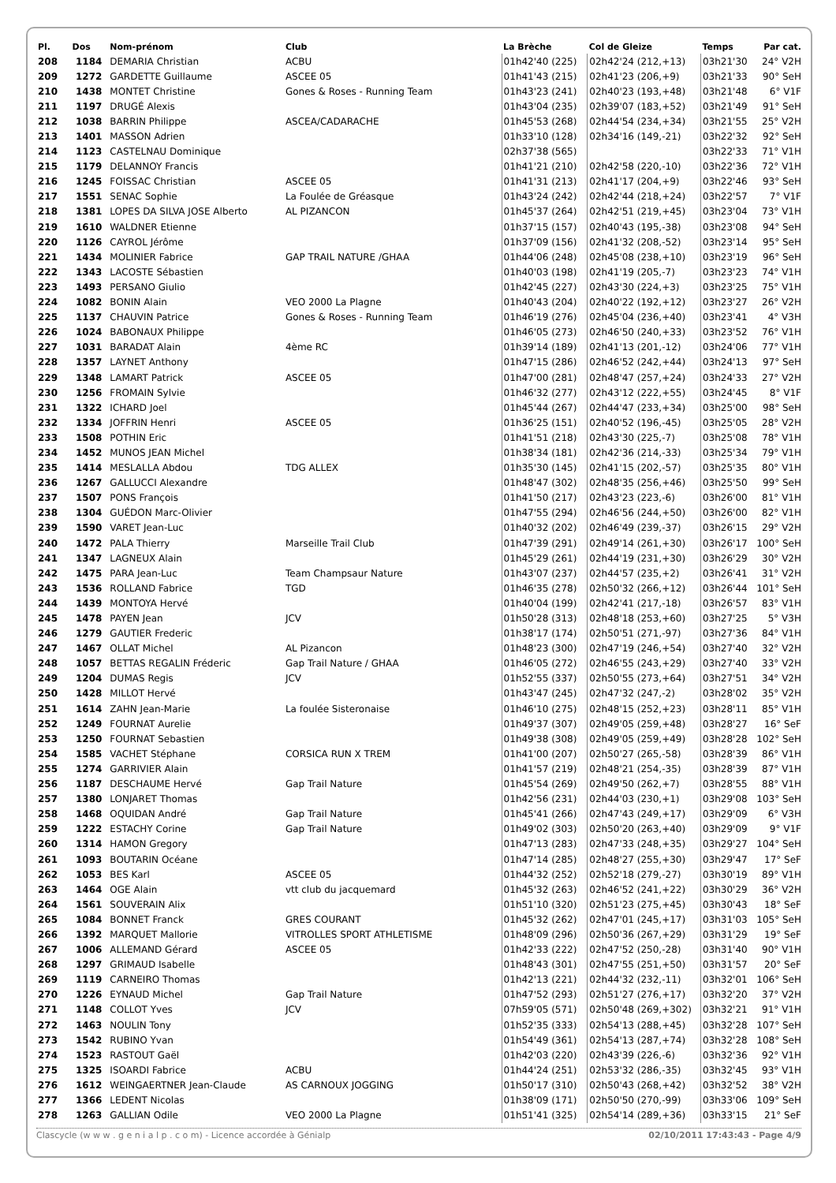| Pl. | Dos | Nom-prénom | Club | La Brèche | Col de Gleize | Temps | Par cat. |
| --- | --- | --- | --- | --- | --- | --- | --- |
| 208 | 1184 | DEMARIA Christian | ACBU | 01h42'40 (225) | 02h42'24 (212,+13) | 03h21'30 | 24° V2H |
| 209 | 1272 | GARDETTE Guillaume | ASCEE 05 | 01h41'43 (215) | 02h41'23 (206,+9) | 03h21'33 | 90° SeH |
| 210 | 1438 | MONTET Christine | Gones & Roses - Running Team | 01h43'23 (241) | 02h40'23 (193,+48) | 03h21'48 | 6° V1F |
| 211 | 1197 | DRUGÉ Alexis | | 01h43'04 (235) | 02h39'07 (183,+52) | 03h21'49 | 91° SeH |
| 212 | 1038 | BARRIN Philippe | ASCEA/CADARACHE | 01h45'53 (268) | 02h44'54 (234,+34) | 03h21'55 | 25° V2H |
| 213 | 1401 | MASSON Adrien | | 01h33'10 (128) | 02h34'16 (149,-21) | 03h22'32 | 92° SeH |
| 214 | 1123 | CASTELNAU Dominique | | 02h37'38 (565) | | 03h22'33 | 71° V1H |
| 215 | 1179 | DELANNOY Francis | | 01h41'21 (210) | 02h42'58 (220,-10) | 03h22'36 | 72° V1H |
| 216 | 1245 | FOISSAC Christian | ASCEE 05 | 01h41'31 (213) | 02h41'17 (204,+9) | 03h22'46 | 93° SeH |
| 217 | 1551 | SENAC Sophie | La Foulée de Gréasque | 01h43'24 (242) | 02h42'44 (218,+24) | 03h22'57 | 7° V1F |
| 218 | 1381 | LOPES DA SILVA JOSE Alberto | AL PIZANCON | 01h45'37 (264) | 02h42'51 (219,+45) | 03h23'04 | 73° V1H |
| 219 | 1610 | WALDNER Etienne | | 01h37'15 (157) | 02h40'43 (195,-38) | 03h23'08 | 94° SeH |
| 220 | 1126 | CAYROL Jérôme | | 01h37'09 (156) | 02h41'32 (208,-52) | 03h23'14 | 95° SeH |
| 221 | 1434 | MOLINIER Fabrice | GAP TRAIL NATURE /GHAA | 01h44'06 (248) | 02h45'08 (238,+10) | 03h23'19 | 96° SeH |
| 222 | 1343 | LACOSTE Sébastien | | 01h40'03 (198) | 02h41'19 (205,-7) | 03h23'23 | 74° V1H |
| 223 | 1493 | PERSANO Giulio | | 01h42'45 (227) | 02h43'30 (224,+3) | 03h23'25 | 75° V1H |
| 224 | 1082 | BONIN Alain | VEO 2000 La Plagne | 01h40'43 (204) | 02h40'22 (192,+12) | 03h23'27 | 26° V2H |
| 225 | 1137 | CHAUVIN Patrice | Gones & Roses - Running Team | 01h46'19 (276) | 02h45'04 (236,+40) | 03h23'41 | 4° V3H |
| 226 | 1024 | BABONAUX Philippe | | 01h46'05 (273) | 02h46'50 (240,+33) | 03h23'52 | 76° V1H |
| 227 | 1031 | BARADAT Alain | 4ème RC | 01h39'14 (189) | 02h41'13 (201,-12) | 03h24'06 | 77° V1H |
| 228 | 1357 | LAYNET Anthony | | 01h47'15 (286) | 02h46'52 (242,+44) | 03h24'13 | 97° SeH |
| 229 | 1348 | LAMART Patrick | ASCEE 05 | 01h47'00 (281) | 02h48'47 (257,+24) | 03h24'33 | 27° V2H |
| 230 | 1256 | FROMAIN Sylvie | | 01h46'32 (277) | 02h43'12 (222,+55) | 03h24'45 | 8° V1F |
| 231 | 1322 | ICHARD Joel | | 01h45'44 (267) | 02h44'47 (233,+34) | 03h25'00 | 98° SeH |
| 232 | 1334 | JOFFRIN Henri | ASCEE 05 | 01h36'25 (151) | 02h40'52 (196,-45) | 03h25'05 | 28° V2H |
| 233 | 1508 | POTHIN Eric | | 01h41'51 (218) | 02h43'30 (225,-7) | 03h25'08 | 78° V1H |
| 234 | 1452 | MUNOS JEAN Michel | | 01h38'34 (181) | 02h42'36 (214,-33) | 03h25'34 | 79° V1H |
| 235 | 1414 | MESLALLA Abdou | TDG ALLEX | 01h35'30 (145) | 02h41'15 (202,-57) | 03h25'35 | 80° V1H |
| 236 | 1267 | GALLUCCI Alexandre | | 01h48'47 (302) | 02h48'35 (256,+46) | 03h25'50 | 99° SeH |
| 237 | 1507 | PONS François | | 01h41'50 (217) | 02h43'23 (223,-6) | 03h26'00 | 81° V1H |
| 238 | 1304 | GUÉDON Marc-Olivier | | 01h47'55 (294) | 02h46'56 (244,+50) | 03h26'00 | 82° V1H |
| 239 | 1590 | VARET Jean-Luc | | 01h40'32 (202) | 02h46'49 (239,-37) | 03h26'15 | 29° V2H |
| 240 | 1472 | PALA Thierry | Marseille Trail Club | 01h47'39 (291) | 02h49'14 (261,+30) | 03h26'17 | 100° SeH |
| 241 | 1347 | LAGNEUX Alain | | 01h45'29 (261) | 02h44'19 (231,+30) | 03h26'29 | 30° V2H |
| 242 | 1475 | PARA Jean-Luc | Team Champsaur Nature | 01h43'07 (237) | 02h44'57 (235,+2) | 03h26'41 | 31° V2H |
| 243 | 1536 | ROLLAND Fabrice | TGD | 01h46'35 (278) | 02h50'32 (266,+12) | 03h26'44 | 101° SeH |
| 244 | 1439 | MONTOYA Hervé | | 01h40'04 (199) | 02h42'41 (217,-18) | 03h26'57 | 83° V1H |
| 245 | 1478 | PAYEN Jean | JCV | 01h50'28 (313) | 02h48'18 (253,+60) | 03h27'25 | 5° V3H |
| 246 | 1279 | GAUTIER Frederic | | 01h38'17 (174) | 02h50'51 (271,-97) | 03h27'36 | 84° V1H |
| 247 | 1467 | OLLAT Michel | AL Pizancon | 01h48'23 (300) | 02h47'19 (246,+54) | 03h27'40 | 32° V2H |
| 248 | 1057 | BETTAS REGALIN Fréderic | Gap Trail Nature / GHAA | 01h46'05 (272) | 02h46'55 (243,+29) | 03h27'40 | 33° V2H |
| 249 | 1204 | DUMAS Regis | JCV | 01h52'55 (337) | 02h50'55 (273,+64) | 03h27'51 | 34° V2H |
| 250 | 1428 | MILLOT Hervé | | 01h43'47 (245) | 02h47'32 (247,-2) | 03h28'02 | 35° V2H |
| 251 | 1614 | ZAHN Jean-Marie | La foulée Sisteronaise | 01h46'10 (275) | 02h48'15 (252,+23) | 03h28'11 | 85° V1H |
| 252 | 1249 | FOURNAT Aurelie | | 01h49'37 (307) | 02h49'05 (259,+48) | 03h28'27 | 16° SeF |
| 253 | 1250 | FOURNAT Sebastien | | 01h49'38 (308) | 02h49'05 (259,+49) | 03h28'28 | 102° SeH |
| 254 | 1585 | VACHET Stéphane | CORSICA RUN X TREM | 01h41'00 (207) | 02h50'27 (265,-58) | 03h28'39 | 86° V1H |
| 255 | 1274 | GARRIVIER Alain | | 01h41'57 (219) | 02h48'21 (254,-35) | 03h28'39 | 87° V1H |
| 256 | 1187 | DESCHAUME Hervé | Gap Trail Nature | 01h45'54 (269) | 02h49'50 (262,+7) | 03h28'55 | 88° V1H |
| 257 | 1380 | LONJARET Thomas | | 01h42'56 (231) | 02h44'03 (230,+1) | 03h29'08 | 103° SeH |
| 258 | 1468 | OQUIDAN André | Gap Trail Nature | 01h45'41 (266) | 02h47'43 (249,+17) | 03h29'09 | 6° V3H |
| 259 | 1222 | ESTACHY Corine | Gap Trail Nature | 01h49'02 (303) | 02h50'20 (263,+40) | 03h29'09 | 9° V1F |
| 260 | 1314 | HAMON Gregory | | 01h47'13 (283) | 02h47'33 (248,+35) | 03h29'27 | 104° SeH |
| 261 | 1093 | BOUTARIN Océane | | 01h47'14 (285) | 02h48'27 (255,+30) | 03h29'47 | 17° SeF |
| 262 | 1053 | BES Karl | ASCEE 05 | 01h44'32 (252) | 02h52'18 (279,-27) | 03h30'19 | 89° V1H |
| 263 | 1464 | OGE Alain | vtt club du jacquemard | 01h45'32 (263) | 02h46'52 (241,+22) | 03h30'29 | 36° V2H |
| 264 | 1561 | SOUVERAIN Alix | | 01h51'10 (320) | 02h51'23 (275,+45) | 03h30'43 | 18° SeF |
| 265 | 1084 | BONNET Franck | GRES COURANT | 01h45'32 (262) | 02h47'01 (245,+17) | 03h31'03 | 105° SeH |
| 266 | 1392 | MARQUET Mallorie | VITROLLES SPORT ATHLETISME | 01h48'09 (296) | 02h50'36 (267,+29) | 03h31'29 | 19° SeF |
| 267 | 1006 | ALLEMAND Gérard | ASCEE 05 | 01h42'33 (222) | 02h47'52 (250,-28) | 03h31'40 | 90° V1H |
| 268 | 1297 | GRIMAUD Isabelle | | 01h48'43 (301) | 02h47'55 (251,+50) | 03h31'57 | 20° SeF |
| 269 | 1119 | CARNEIRO Thomas | | 01h42'13 (221) | 02h44'32 (232,-11) | 03h32'01 | 106° SeH |
| 270 | 1226 | EYNAUD Michel | Gap Trail Nature | 01h47'52 (293) | 02h51'27 (276,+17) | 03h32'20 | 37° V2H |
| 271 | 1148 | COLLOT Yves | JCV | 07h59'05 (571) | 02h50'48 (269,+302) | 03h32'21 | 91° V1H |
| 272 | 1463 | NOULIN Tony | | 01h52'35 (333) | 02h54'13 (288,+45) | 03h32'28 | 107° SeH |
| 273 | 1542 | RUBINO Yvan | | 01h54'49 (361) | 02h54'13 (287,+74) | 03h32'28 | 108° SeH |
| 274 | 1523 | RASTOUT Gaël | | 01h42'03 (220) | 02h43'39 (226,-6) | 03h32'36 | 92° V1H |
| 275 | 1325 | ISOARDI Fabrice | ACBU | 01h44'24 (251) | 02h53'32 (286,-35) | 03h32'45 | 93° V1H |
| 276 | 1612 | WEINGAERTNER Jean-Claude | AS CARNOUX JOGGING | 01h50'17 (310) | 02h50'43 (268,+42) | 03h32'52 | 38° V2H |
| 277 | 1366 | LEDENT Nicolas | | 01h38'09 (171) | 02h50'50 (270,-99) | 03h33'06 | 109° SeH |
| 278 | 1263 | GALLIAN Odile | VEO 2000 La Plagne | 01h51'41 (325) | 02h54'14 (289,+36) | 03h33'15 | 21° SeF |
Clascycle (w w w . g e n i a l p . c o m) - Licence accordée à Génialp 02/10/2011 17:43:43 - Page 4/9